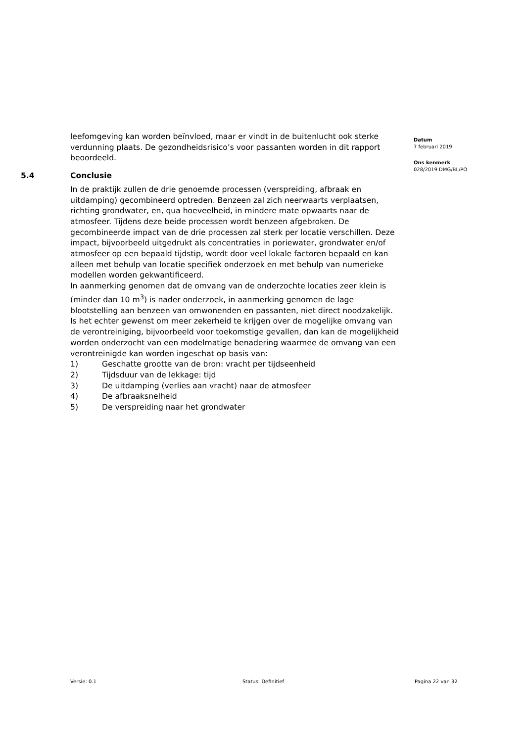Datum
7 februari 2019
Ons kenmerk
028/2019 DMG/BL/PO
leefomgeving kan worden beïnvloed, maar er vindt in de buitenlucht ook sterke verdunning plaats. De gezondheidsrisico’s voor passanten worden in dit rapport beoordeeld.
5.4 Conclusie
In de praktijk zullen de drie genoemde processen (verspreiding, afbraak en uitdamping) gecombineerd optreden. Benzeen zal zich neerwaarts verplaatsen, richting grondwater, en, qua hoeveelheid, in mindere mate opwaarts naar de atmosfeer. Tijdens deze beide processen wordt benzeen afgebroken. De gecombineerde impact van de drie processen zal sterk per locatie verschillen. Deze impact, bijvoorbeeld uitgedrukt als concentraties in poriewater, grondwater en/of atmosfeer op een bepaald tijdstip, wordt door veel lokale factoren bepaald en kan alleen met behulp van locatie specifiek onderzoek en met behulp van numerieke modellen worden gekwantificeerd.
In aanmerking genomen dat de omvang van de onderzochte locaties zeer klein is (minder dan 10 m<sup>3</sup>) is nader onderzoek, in aanmerking genomen de lage blootstelling aan benzeen van omwonenden en passanten, niet direct noodzakelijk.
Is het echter gewenst om meer zekerheid te krijgen over de mogelijke omvang van de verontreiniging, bijvoorbeeld voor toekomstige gevallen, dan kan de mogelijkheid worden onderzocht van een modelmatige benadering waarmee de omvang van een verontreinigde kan worden ingeschat op basis van:
1) Geschatte grootte van de bron: vracht per tijdseenheid
2) Tijdsduur van de lekkage: tijd
3) De uitdamping (verlies aan vracht) naar de atmosfeer
4) De afbraaksnelheid
5) De verspreiding naar het grondwater
Versie: 0.1 Status: Definitief Pagina 22 van 32